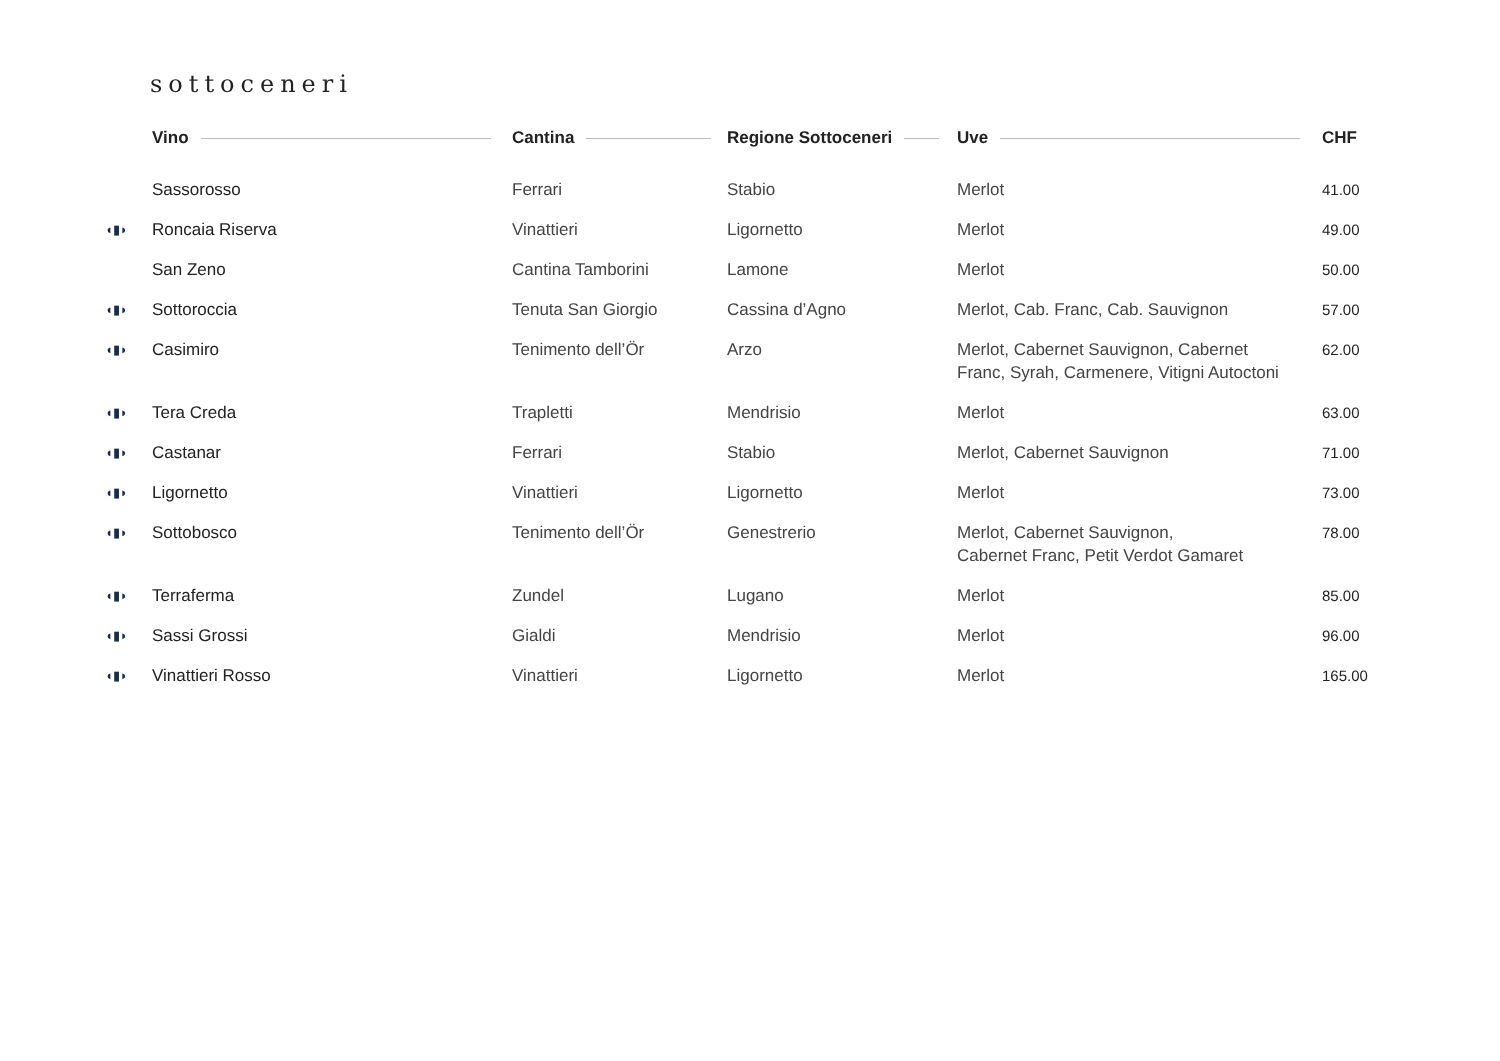sottoceneri
| | Vino | Cantina | Regione Sottoceneri | Uve | CHF |
| --- | --- | --- | --- | --- | --- |
| | Sassorosso | Ferrari | Stabio | Merlot | 41.00 |
| ◖▮◗ | Roncaia Riserva | Vinattieri | Ligornetto | Merlot | 49.00 |
| | San Zeno | Cantina Tamborini | Lamone | Merlot | 50.00 |
| ◖▮◗ | Sottoroccia | Tenuta San Giorgio | Cassina d’Agno | Merlot, Cab. Franc, Cab. Sauvignon | 57.00 |
| ◖▮◗ | Casimiro | Tenimento dell’Ör | Arzo | Merlot, Cabernet Sauvignon, Cabernet Franc, Syrah, Carmenere, Vitigni Autoctoni | 62.00 |
| ◖▮◗ | Tera Creda | Trapletti | Mendrisio | Merlot | 63.00 |
| ◖▮◗ | Castanar | Ferrari | Stabio | Merlot, Cabernet Sauvignon | 71.00 |
| ◖▮◗ | Ligornetto | Vinattieri | Ligornetto | Merlot | 73.00 |
| ◖▮◗ | Sottobosco | Tenimento dell’Ör | Genestrerio | Merlot, Cabernet Sauvignon, Cabernet Franc, Petit Verdot Gamaret | 78.00 |
| ◖▮◗ | Terraferma | Zundel | Lugano | Merlot | 85.00 |
| ◖▮◗ | Sassi Grossi | Gialdi | Mendrisio | Merlot | 96.00 |
| ◖▮◗ | Vinattieri Rosso | Vinattieri | Ligornetto | Merlot | 165.00 |